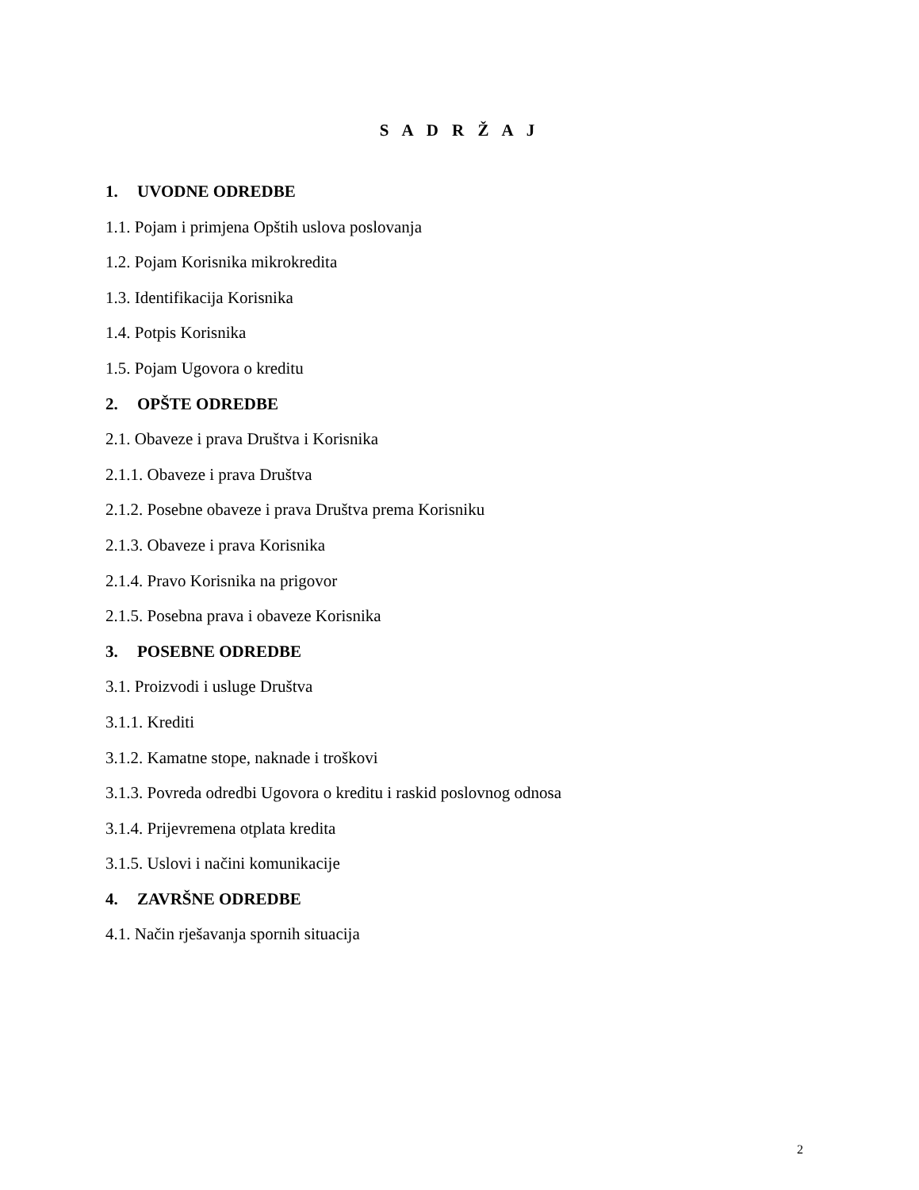S A D R Ž A J
1. UVODNE ODREDBE
1.1. Pojam i primjena Opštih uslova poslovanja
1.2. Pojam Korisnika mikrokredita
1.3. Identifikacija Korisnika
1.4. Potpis Korisnika
1.5. Pojam Ugovora o kreditu
2. OPŠTE ODREDBE
2.1. Obaveze i prava Društva i Korisnika
2.1.1. Obaveze i prava Društva
2.1.2. Posebne obaveze i prava Društva prema Korisniku
2.1.3. Obaveze i prava Korisnika
2.1.4. Pravo Korisnika na prigovor
2.1.5. Posebna prava i obaveze Korisnika
3. POSEBNE ODREDBE
3.1. Proizvodi i usluge Društva
3.1.1. Krediti
3.1.2. Kamatne stope, naknade i troškovi
3.1.3. Povreda odredbi Ugovora o kreditu i raskid poslovnog odnosa
3.1.4. Prijevremena otplata kredita
3.1.5. Uslovi i načini komunikacije
4. ZAVRŠNE ODREDBE
4.1. Način rješavanja spornih situacija
2